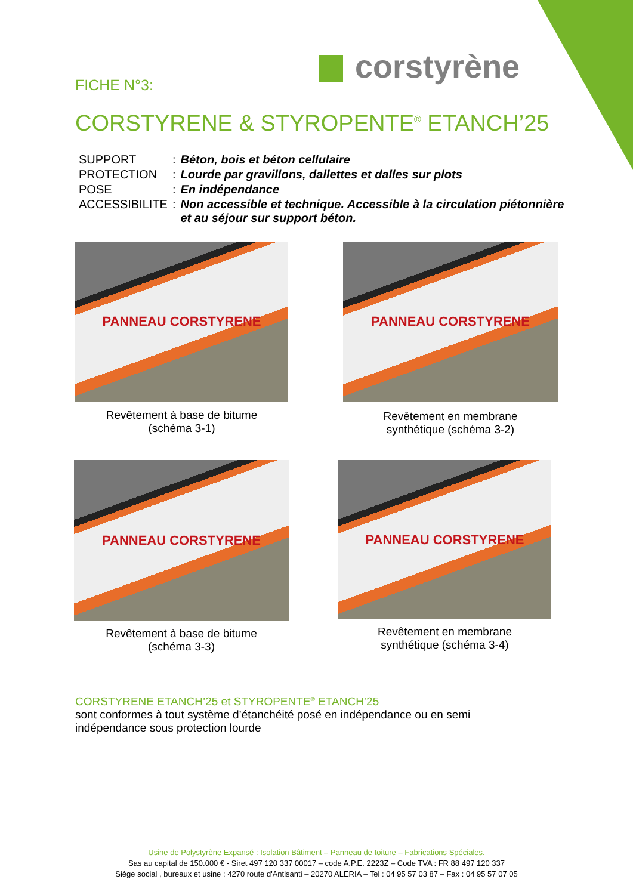corstyrène
FICHE N°3:
CORSTYRENE & STYROPENTE<sup>®</sup> ETANCH’25
| SUPPORT | : | Béton, bois et béton cellulaire |
| PROTECTION | : | Lourde par gravillons, dallettes et dalles sur plots |
| POSE | : | En indépendance |
| ACCESSIBILITE | : | Non accessible et technique. Accessible à la circulation piétonnière et au séjour sur support béton. |
PANNEAU CORSTYRENE
Revêtement à base de bitume
(schéma 3-1)
PANNEAU CORSTYRENE
Revêtement en membrane
synthétique (schéma 3-2)
PANNEAU CORSTYRENE
Revêtement à base de bitume
(schéma 3-3)
PANNEAU CORSTYRENE
Revêtement en membrane
synthétique (schéma 3-4)
CORSTYRENE ETANCH’25 et STYROPENTE<sup>®</sup> ETANCH’25
sont conformes à tout système d’étanchéité posé en indépendance ou en semi
indépendance sous protection lourde
Usine de Polystyrène Expansé : Isolation Bâtiment – Panneau de toiture – Fabrications Spéciales.
Sas au capital de 150.000 € - Siret 497 120 337 00017 – code A.P.E. 2223Z – Code TVA : FR 88 497 120 337
Siège social , bureaux et usine : 4270 route d'Antisanti – 20270 ALERIA – Tel : 04 95 57 03 87 – Fax : 04 95 57 07 05